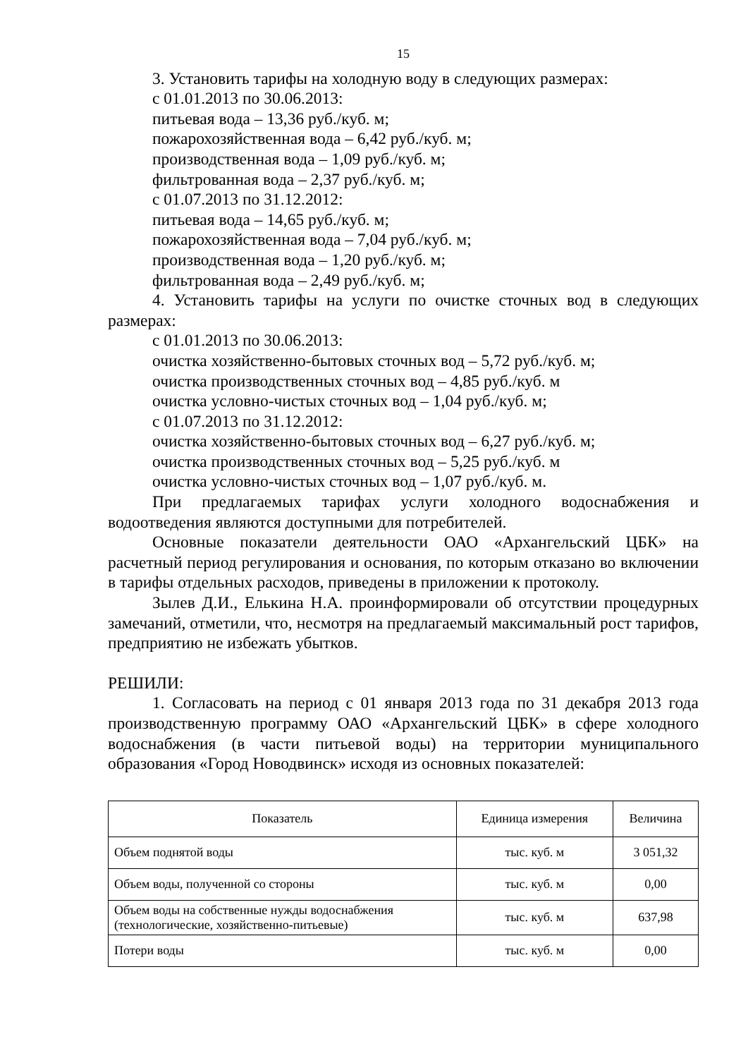15
3. Установить тарифы на холодную воду в следующих размерах:
с 01.01.2013 по 30.06.2013:
питьевая вода – 13,36 руб./куб. м;
пожарохозяйственная вода – 6,42 руб./куб. м;
производственная вода – 1,09 руб./куб. м;
фильтрованная вода – 2,37 руб./куб. м;
с 01.07.2013 по 31.12.2012:
питьевая вода – 14,65 руб./куб. м;
пожарохозяйственная вода – 7,04 руб./куб. м;
производственная вода – 1,20 руб./куб. м;
фильтрованная вода – 2,49 руб./куб. м;
4. Установить тарифы на услуги по очистке сточных вод в следующих размерах:
с 01.01.2013 по 30.06.2013:
очистка хозяйственно-бытовых сточных вод – 5,72 руб./куб. м;
очистка производственных сточных вод – 4,85 руб./куб. м
очистка условно-чистых сточных вод – 1,04 руб./куб. м;
с 01.07.2013 по 31.12.2012:
очистка хозяйственно-бытовых сточных вод – 6,27 руб./куб. м;
очистка производственных сточных вод – 5,25 руб./куб. м
очистка условно-чистых сточных вод – 1,07 руб./куб. м.
При предлагаемых тарифах услуги холодного водоснабжения и водоотведения являются доступными для потребителей.
Основные показатели деятельности ОАО «Архангельский ЦБК» на расчетный период регулирования и основания, по которым отказано во включении в тарифы отдельных расходов, приведены в приложении к протоколу.
Зылев Д.И., Елькина Н.А. проинформировали об отсутствии процедурных замечаний, отметили, что, несмотря на предлагаемый максимальный рост тарифов, предприятию не избежать убытков.
РЕШИЛИ:
1. Согласовать на период с 01 января 2013 года по 31 декабря 2013 года производственную программу ОАО «Архангельский ЦБК» в сфере холодного водоснабжения (в части питьевой воды) на территории муниципального образования «Город Новодвинск» исходя из основных показателей:
| Показатель | Единица измерения | Величина |
| --- | --- | --- |
| Объем поднятой воды | тыс. куб. м | 3 051,32 |
| Объем воды, полученной со стороны | тыс. куб. м | 0,00 |
| Объем воды на собственные нужды водоснабжения (технологические, хозяйственно-питьевые) | тыс. куб. м | 637,98 |
| Потери воды | тыс. куб. м | 0,00 |